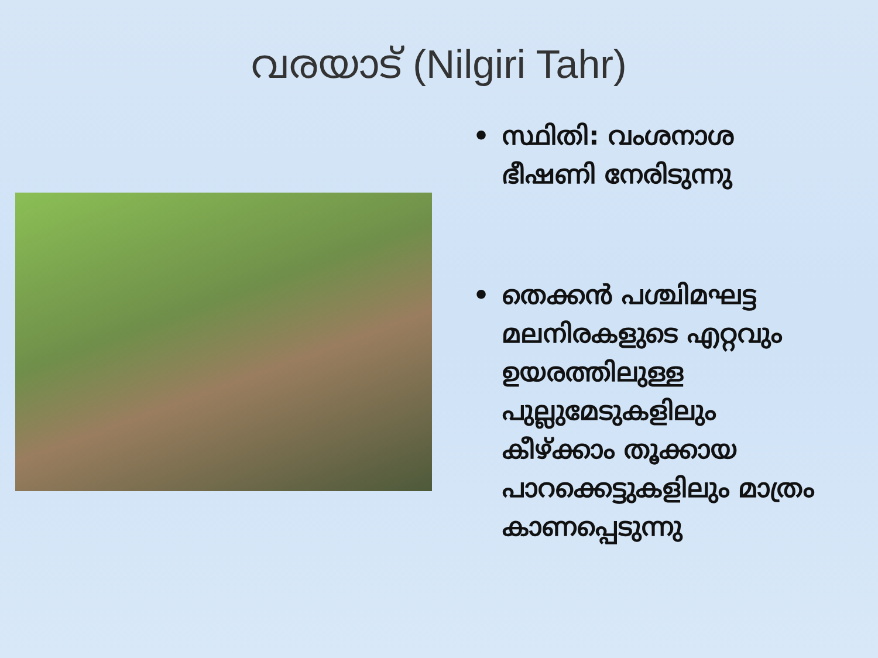വരയാട് (Nilgiri Tahr)
• സ്ഥിതി: വംശനാശ ഭീഷണി നേരിടുന്നു
• തെക്കൻ പശ്ചിമഘട്ട മലനിരകളുടെ എറ്റവും ഉയരത്തിലുള്ള പുല്ലുമേടുകളിലും കീഴ്ക്കാം തൂക്കായ പാറക്കെട്ടുകളിലും മാത്രം കാണപ്പെടുന്നു